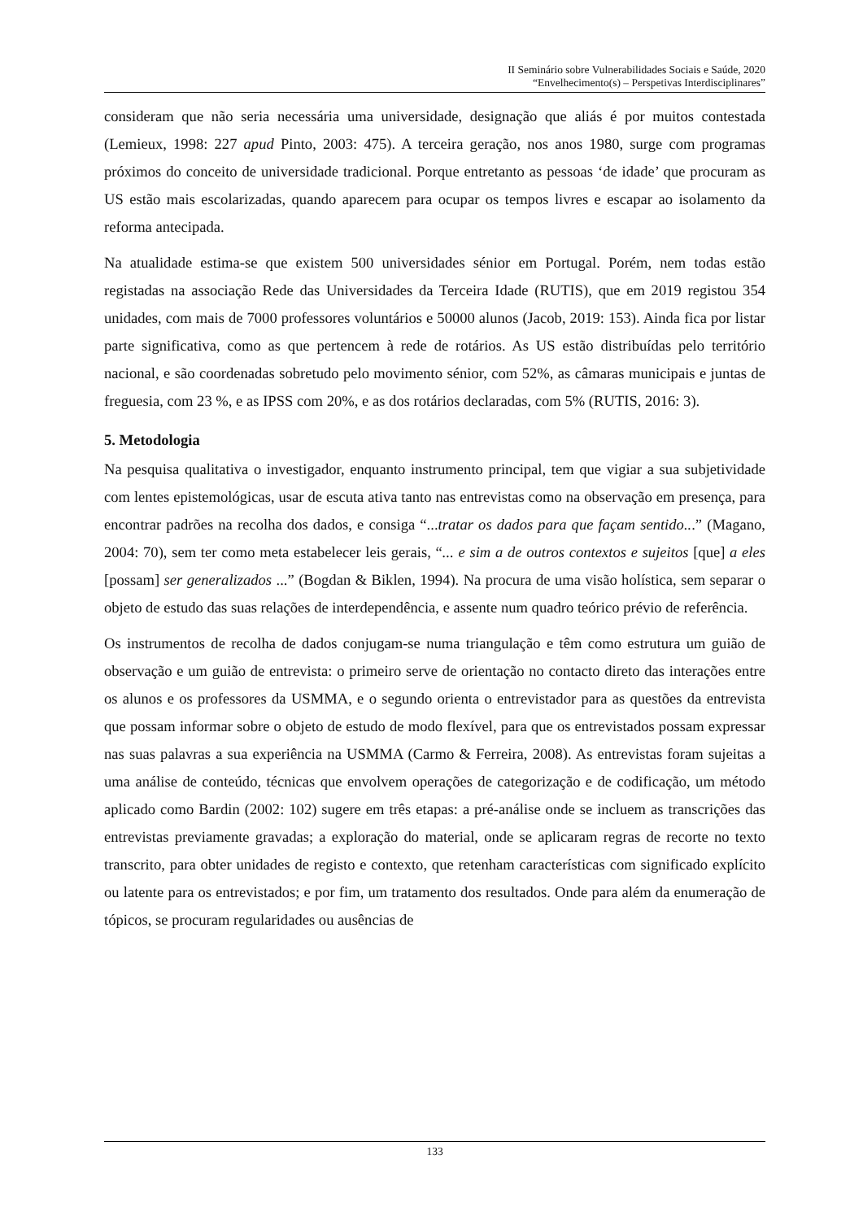II Seminário sobre Vulnerabilidades Sociais e Saúde, 2020
“Envelhecimento(s) – Perspetivas Interdisciplinares”
consideram que não seria necessária uma universidade, designação que aliás é por muitos contestada (Lemieux, 1998: 227 apud Pinto, 2003: 475). A terceira geração, nos anos 1980, surge com programas próximos do conceito de universidade tradicional. Porque entretanto as pessoas ‘de idade’ que procuram as US estão mais escolarizadas, quando aparecem para ocupar os tempos livres e escapar ao isolamento da reforma antecipada.
Na atualidade estima-se que existem 500 universidades sénior em Portugal. Porém, nem todas estão registadas na associação Rede das Universidades da Terceira Idade (RUTIS), que em 2019 registou 354 unidades, com mais de 7000 professores voluntários e 50000 alunos (Jacob, 2019: 153). Ainda fica por listar parte significativa, como as que pertencem à rede de rotários. As US estão distribuídas pelo território nacional, e são coordenadas sobretudo pelo movimento sénior, com 52%, as câmaras municipais e juntas de freguesia, com 23 %, e as IPSS com 20%, e as dos rotários declaradas, com 5% (RUTIS, 2016: 3).
5. Metodologia
Na pesquisa qualitativa o investigador, enquanto instrumento principal, tem que vigiar a sua subjetividade com lentes epistemológicas, usar de escuta ativa tanto nas entrevistas como na observação em presença, para encontrar padrões na recolha dos dados, e consiga “...tratar os dados para que façam sentido...” (Magano, 2004: 70), sem ter como meta estabelecer leis gerais, “... e sim a de outros contextos e sujeitos [que] a eles [possam] ser generalizados ...” (Bogdan & Biklen, 1994). Na procura de uma visão holística, sem separar o objeto de estudo das suas relações de interdependência, e assente num quadro teórico prévio de referência.
Os instrumentos de recolha de dados conjugam-se numa triangulação e têm como estrutura um guião de observação e um guião de entrevista: o primeiro serve de orientação no contacto direto das interações entre os alunos e os professores da USMMA, e o segundo orienta o entrevistador para as questões da entrevista que possam informar sobre o objeto de estudo de modo flexível, para que os entrevistados possam expressar nas suas palavras a sua experiência na USMMA (Carmo & Ferreira, 2008). As entrevistas foram sujeitas a uma análise de conteúdo, técnicas que envolvem operações de categorização e de codificação, um método aplicado como Bardin (2002: 102) sugere em três etapas: a pré-análise onde se incluem as transcrições das entrevistas previamente gravadas; a exploração do material, onde se aplicaram regras de recorte no texto transcrito, para obter unidades de registo e contexto, que retenham características com significado explícito ou latente para os entrevistados; e por fim, um tratamento dos resultados. Onde para além da enumeração de tópicos, se procuram regularidades ou ausências de
133